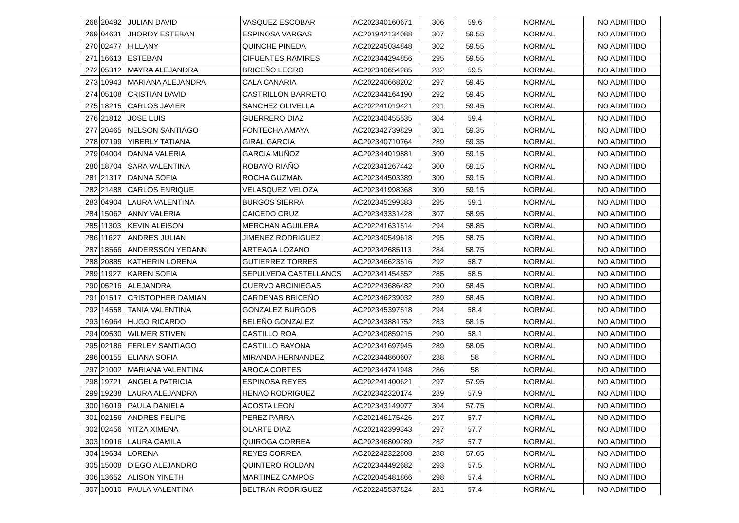| 268 | 20492 | JULIAN DAVID | VASQUEZ ESCOBAR | AC202340160671 | 306 | 59.6 | NORMAL | NO ADMITIDO |
| 269 | 04631 | JHORDY ESTEBAN | ESPINOSA VARGAS | AC201942134088 | 307 | 59.55 | NORMAL | NO ADMITIDO |
| 270 | 02477 | HILLANY | QUINCHE PINEDA | AC202245034848 | 302 | 59.55 | NORMAL | NO ADMITIDO |
| 271 | 16613 | ESTEBAN | CIFUENTES RAMIRES | AC202344294856 | 295 | 59.55 | NORMAL | NO ADMITIDO |
| 272 | 05312 | MAYRA ALEJANDRA | BRICEÑO LEGRO | AC202340654285 | 282 | 59.5 | NORMAL | NO ADMITIDO |
| 273 | 10943 | MARIANA ALEJANDRA | CALA CANARIA | AC202240668202 | 297 | 59.45 | NORMAL | NO ADMITIDO |
| 274 | 05108 | CRISTIAN DAVID | CASTRILLON BARRETO | AC202344164190 | 292 | 59.45 | NORMAL | NO ADMITIDO |
| 275 | 18215 | CARLOS JAVIER | SANCHEZ OLIVELLA | AC202241019421 | 291 | 59.45 | NORMAL | NO ADMITIDO |
| 276 | 21812 | JOSE LUIS | GUERRERO DIAZ | AC202340455535 | 304 | 59.4 | NORMAL | NO ADMITIDO |
| 277 | 20465 | NELSON SANTIAGO | FONTECHA AMAYA | AC202342739829 | 301 | 59.35 | NORMAL | NO ADMITIDO |
| 278 | 07199 | YIBERLY TATIANA | GIRAL GARCIA | AC202340710764 | 289 | 59.35 | NORMAL | NO ADMITIDO |
| 279 | 04004 | DANNA VALERIA | GARCIA MUÑOZ | AC202344019881 | 300 | 59.15 | NORMAL | NO ADMITIDO |
| 280 | 18704 | SARA VALENTINA | ROBAYO RIAÑO | AC202341267442 | 300 | 59.15 | NORMAL | NO ADMITIDO |
| 281 | 21317 | DANNA SOFIA | ROCHA GUZMAN | AC202344503389 | 300 | 59.15 | NORMAL | NO ADMITIDO |
| 282 | 21488 | CARLOS ENRIQUE | VELASQUEZ VELOZA | AC202341998368 | 300 | 59.15 | NORMAL | NO ADMITIDO |
| 283 | 04904 | LAURA VALENTINA | BURGOS SIERRA | AC202345299383 | 295 | 59.1 | NORMAL | NO ADMITIDO |
| 284 | 15062 | ANNY VALERIA | CAICEDO CRUZ | AC202343331428 | 307 | 58.95 | NORMAL | NO ADMITIDO |
| 285 | 11303 | KEVIN ALEISON | MERCHAN AGUILERA | AC202241631514 | 294 | 58.85 | NORMAL | NO ADMITIDO |
| 286 | 11627 | ANDRES JULIAN | JIMENEZ RODRIGUEZ | AC202340549618 | 295 | 58.75 | NORMAL | NO ADMITIDO |
| 287 | 18566 | ANDERSSON YEDANN | ARTEAGA LOZANO | AC202342685113 | 284 | 58.75 | NORMAL | NO ADMITIDO |
| 288 | 20885 | KATHERIN LORENA | GUTIERREZ TORRES | AC202346623516 | 292 | 58.7 | NORMAL | NO ADMITIDO |
| 289 | 11927 | KAREN SOFIA | SEPULVEDA CASTELLANOS | AC202341454552 | 285 | 58.5 | NORMAL | NO ADMITIDO |
| 290 | 05216 | ALEJANDRA | CUERVO ARCINIEGAS | AC202243686482 | 290 | 58.45 | NORMAL | NO ADMITIDO |
| 291 | 01517 | CRISTOPHER DAMIAN | CARDENAS BRICEÑO | AC202346239032 | 289 | 58.45 | NORMAL | NO ADMITIDO |
| 292 | 14558 | TANIA VALENTINA | GONZALEZ BURGOS | AC202345397518 | 294 | 58.4 | NORMAL | NO ADMITIDO |
| 293 | 16964 | HUGO RICARDO | BELEÑO GONZALEZ | AC202343881752 | 283 | 58.15 | NORMAL | NO ADMITIDO |
| 294 | 09530 | WILMER STIVEN | CASTILLO ROA | AC202340859215 | 290 | 58.1 | NORMAL | NO ADMITIDO |
| 295 | 02186 | FERLEY SANTIAGO | CASTILLO BAYONA | AC202341697945 | 289 | 58.05 | NORMAL | NO ADMITIDO |
| 296 | 00155 | ELIANA SOFIA | MIRANDA HERNANDEZ | AC202344860607 | 288 | 58 | NORMAL | NO ADMITIDO |
| 297 | 21002 | MARIANA VALENTINA | AROCA CORTES | AC202344741948 | 286 | 58 | NORMAL | NO ADMITIDO |
| 298 | 19721 | ANGELA PATRICIA | ESPINOSA REYES | AC202241400621 | 297 | 57.95 | NORMAL | NO ADMITIDO |
| 299 | 19238 | LAURA ALEJANDRA | HENAO RODRIGUEZ | AC202342320174 | 289 | 57.9 | NORMAL | NO ADMITIDO |
| 300 | 16019 | PAULA DANIELA | ACOSTA LEON | AC202343149077 | 304 | 57.75 | NORMAL | NO ADMITIDO |
| 301 | 02156 | ANDRES FELIPE | PEREZ PARRA | AC202146175426 | 297 | 57.7 | NORMAL | NO ADMITIDO |
| 302 | 02456 | YITZA XIMENA | OLARTE DIAZ | AC202142399343 | 297 | 57.7 | NORMAL | NO ADMITIDO |
| 303 | 10916 | LAURA CAMILA | QUIROGA CORREA | AC202346809289 | 282 | 57.7 | NORMAL | NO ADMITIDO |
| 304 | 19634 | LORENA | REYES CORREA | AC202242322808 | 288 | 57.65 | NORMAL | NO ADMITIDO |
| 305 | 15008 | DIEGO ALEJANDRO | QUINTERO ROLDAN | AC202344492682 | 293 | 57.5 | NORMAL | NO ADMITIDO |
| 306 | 13652 | ALISON YINETH | MARTINEZ CAMPOS | AC202045481866 | 298 | 57.4 | NORMAL | NO ADMITIDO |
| 307 | 10010 | PAULA VALENTINA | BELTRAN RODRIGUEZ | AC202245537824 | 281 | 57.4 | NORMAL | NO ADMITIDO |